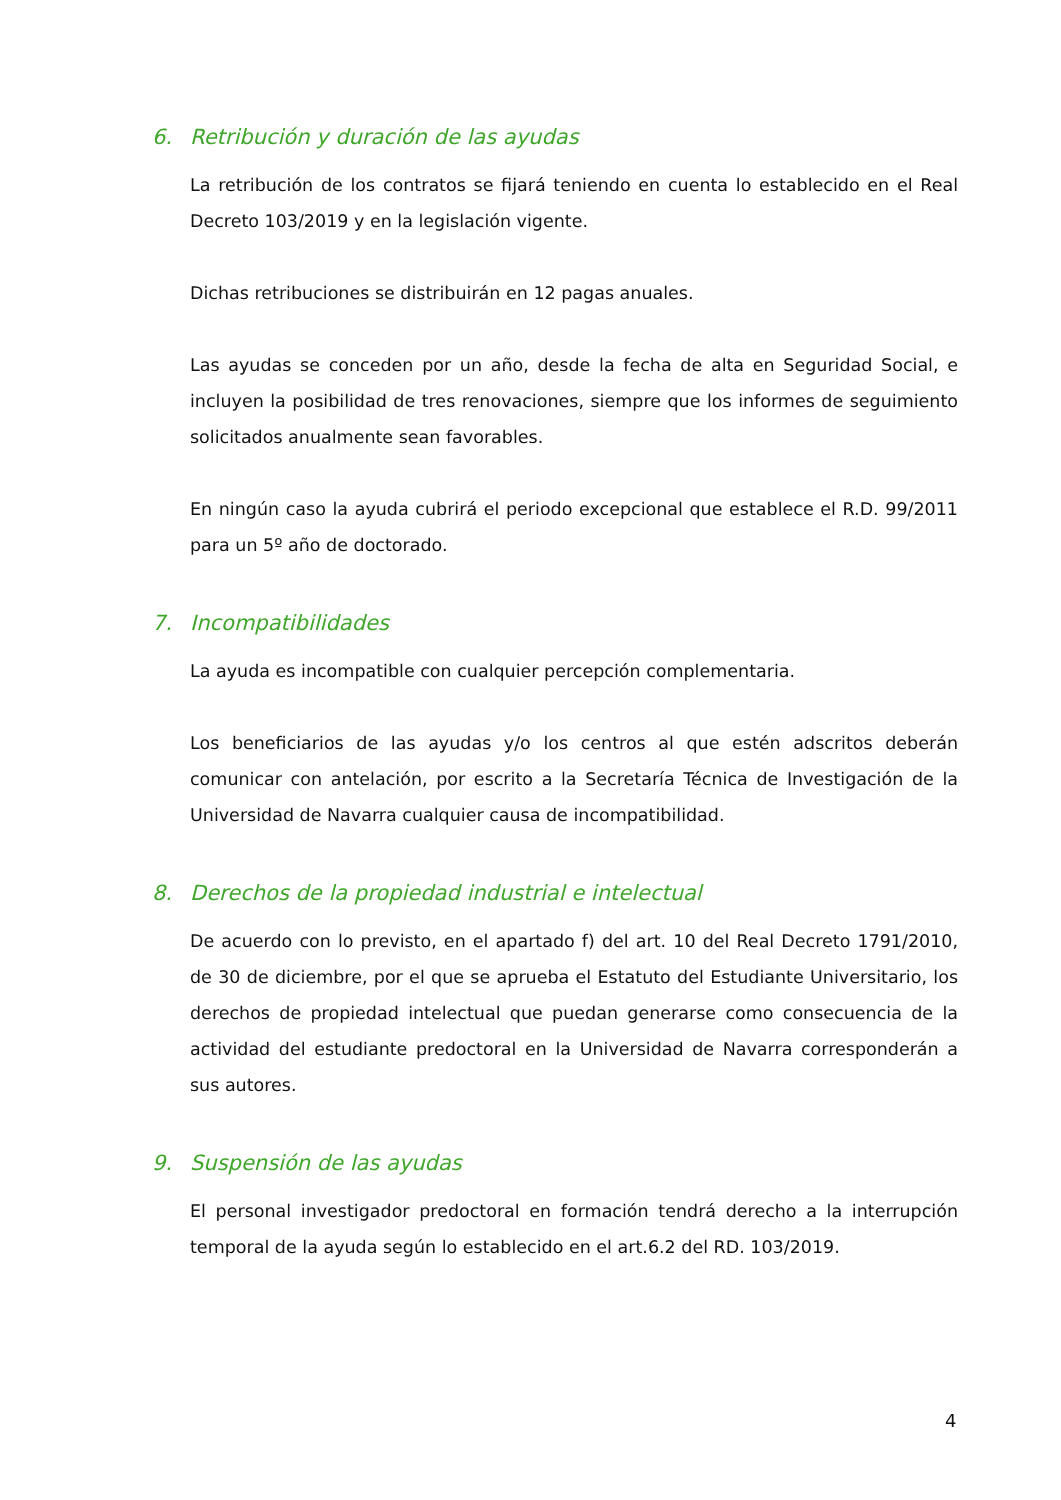6. Retribución y duración de las ayudas
La retribución de los contratos se fijará teniendo en cuenta lo establecido en el Real Decreto 103/2019 y en la legislación vigente.
Dichas retribuciones se distribuirán en 12 pagas anuales.
Las ayudas se conceden por un año, desde la fecha de alta en Seguridad Social, e incluyen la posibilidad de tres renovaciones, siempre que los informes de seguimiento solicitados anualmente sean favorables.
En ningún caso la ayuda cubrirá el periodo excepcional que establece el R.D. 99/2011 para un 5º año de doctorado.
7. Incompatibilidades
La ayuda es incompatible con cualquier percepción complementaria.
Los beneficiarios de las ayudas y/o los centros al que estén adscritos deberán comunicar con antelación, por escrito a la Secretaría Técnica de Investigación de la Universidad de Navarra cualquier causa de incompatibilidad.
8. Derechos de la propiedad industrial e intelectual
De acuerdo con lo previsto, en el apartado f) del art. 10 del Real Decreto 1791/2010, de 30 de diciembre, por el que se aprueba el Estatuto del Estudiante Universitario, los derechos de propiedad intelectual que puedan generarse como consecuencia de la actividad del estudiante predoctoral en la Universidad de Navarra corresponderán a sus autores.
9. Suspensión de las ayudas
El personal investigador predoctoral en formación tendrá derecho a la interrupción temporal de la ayuda según lo establecido en el art.6.2 del RD. 103/2019.
4